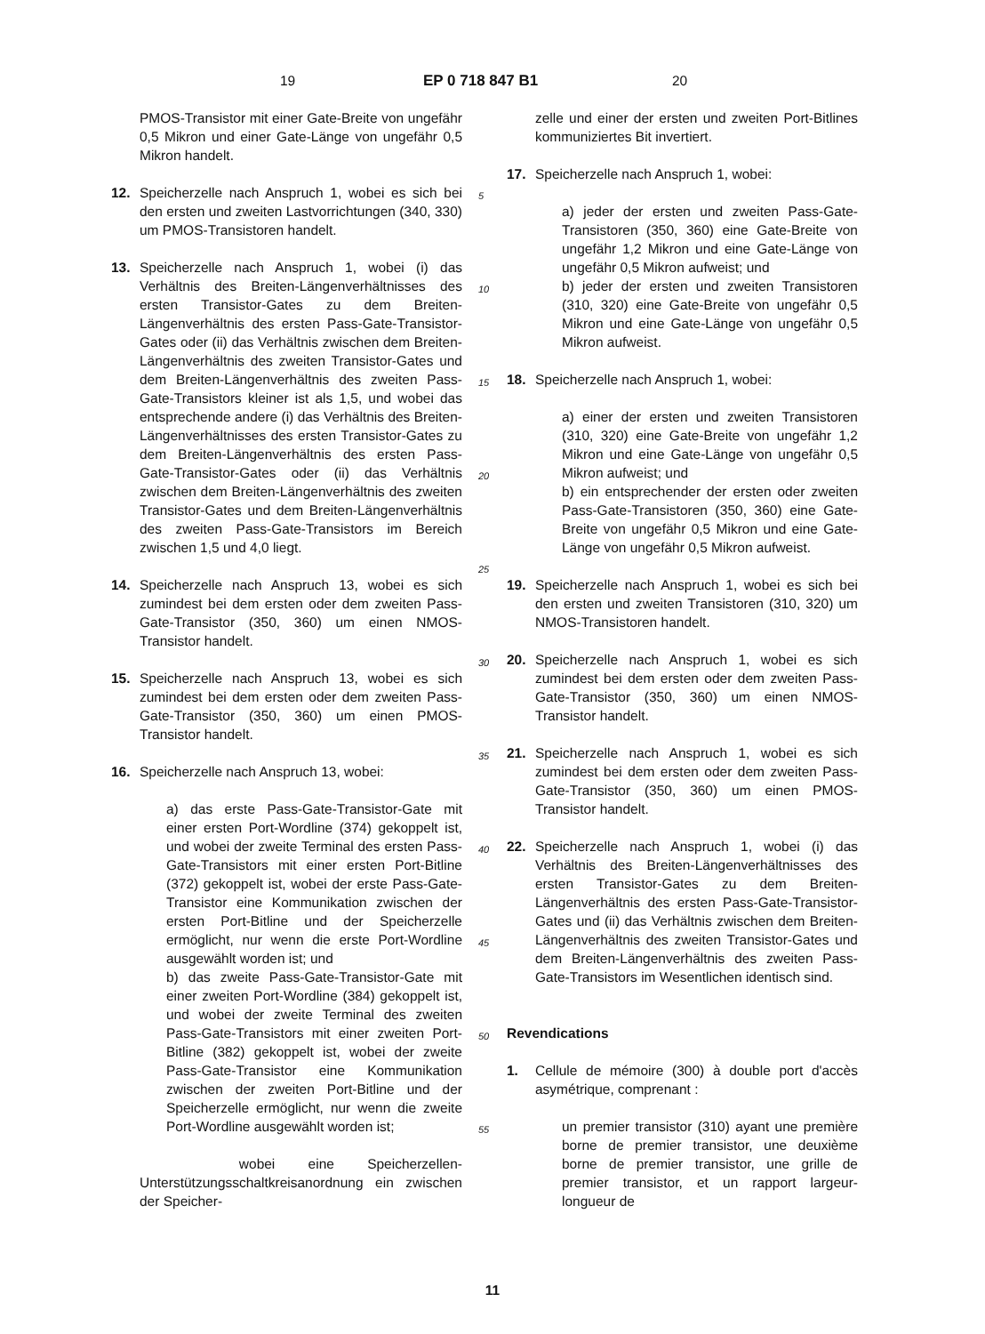19 EP 0 718 847 B1 20
PMOS-Transistor mit einer Gate-Breite von ungefähr 0,5 Mikron und einer Gate-Länge von ungefähr 0,5 Mikron handelt.
12. Speicherzelle nach Anspruch 1, wobei es sich bei den ersten und zweiten Lastvorrichtungen (340, 330) um PMOS-Transistoren handelt.
13. Speicherzelle nach Anspruch 1, wobei (i) das Verhältnis des Breiten-Längenverhältnisses des ersten Transistor-Gates zu dem Breiten-Längenverhältnis des ersten Pass-Gate-Transistor-Gates oder (ii) das Verhältnis zwischen dem Breiten-Längenverhältnis des zweiten Transistor-Gates und dem Breiten-Längenverhältnis des zweiten Pass-Gate-Transistors kleiner ist als 1,5, und wobei das entsprechende andere (i) das Verhältnis des Breiten-Längenverhältnisses des ersten Transistor-Gates zu dem Breiten-Längenverhältnis des ersten Pass-Gate-Transistor-Gates oder (ii) das Verhältnis zwischen dem Breiten-Längenverhältnis des zweiten Transistor-Gates und dem Breiten-Längenverhältnis des zweiten Pass-Gate-Transistors im Bereich zwischen 1,5 und 4,0 liegt.
14. Speicherzelle nach Anspruch 13, wobei es sich zumindest bei dem ersten oder dem zweiten Pass-Gate-Transistor (350, 360) um einen NMOS-Transistor handelt.
15. Speicherzelle nach Anspruch 13, wobei es sich zumindest bei dem ersten oder dem zweiten Pass-Gate-Transistor (350, 360) um einen PMOS-Transistor handelt.
16. Speicherzelle nach Anspruch 13, wobei:
a) das erste Pass-Gate-Transistor-Gate mit einer ersten Port-Wordline (374) gekoppelt ist, und wobei der zweite Terminal des ersten Pass-Gate-Transistors mit einer ersten Port-Bitline (372) gekoppelt ist, wobei der erste Pass-Gate-Transistor eine Kommunikation zwischen der ersten Port-Bitline und der Speicherzelle ermöglicht, nur wenn die erste Port-Wordline ausgewählt worden ist; und
b) das zweite Pass-Gate-Transistor-Gate mit einer zweiten Port-Wordline (384) gekoppelt ist, und wobei der zweite Terminal des zweiten Pass-Gate-Transistors mit einer zweiten Port-Bitline (382) gekoppelt ist, wobei der zweite Pass-Gate-Transistor eine Kommunikation zwischen der zweiten Port-Bitline und der Speicherzelle ermöglicht, nur wenn die zweite Port-Wordline ausgewählt worden ist;
wobei eine Speicherzellen-Unterstützungsschaltkreisanordnung ein zwischen der Speicher-
zelle und einer der ersten und zweiten Port-Bitlines kommuniziertes Bit invertiert.
17. Speicherzelle nach Anspruch 1, wobei:
a) jeder der ersten und zweiten Pass-Gate-Transistoren (350, 360) eine Gate-Breite von ungefähr 1,2 Mikron und eine Gate-Länge von ungefähr 0,5 Mikron aufweist; und
b) jeder der ersten und zweiten Transistoren (310, 320) eine Gate-Breite von ungefähr 0,5 Mikron und eine Gate-Länge von ungefähr 0,5 Mikron aufweist.
18. Speicherzelle nach Anspruch 1, wobei:
a) einer der ersten und zweiten Transistoren (310, 320) eine Gate-Breite von ungefähr 1,2 Mikron und eine Gate-Länge von ungefähr 0,5 Mikron aufweist; und
b) ein entsprechender der ersten oder zweiten Pass-Gate-Transistoren (350, 360) eine Gate-Breite von ungefähr 0,5 Mikron und eine Gate-Länge von ungefähr 0,5 Mikron aufweist.
19. Speicherzelle nach Anspruch 1, wobei es sich bei den ersten und zweiten Transistoren (310, 320) um NMOS-Transistoren handelt.
20. Speicherzelle nach Anspruch 1, wobei es sich zumindest bei dem ersten oder dem zweiten Pass-Gate-Transistor (350, 360) um einen NMOS-Transistor handelt.
21. Speicherzelle nach Anspruch 1, wobei es sich zumindest bei dem ersten oder dem zweiten Pass-Gate-Transistor (350, 360) um einen PMOS-Transistor handelt.
22. Speicherzelle nach Anspruch 1, wobei (i) das Verhältnis des Breiten-Längenverhältnisses des ersten Transistor-Gates zu dem Breiten-Längenverhältnis des ersten Pass-Gate-Transistor-Gates und (ii) das Verhältnis zwischen dem Breiten-Längenverhältnis des zweiten Transistor-Gates und dem Breiten-Längenverhältnis des zweiten Pass-Gate-Transistors im Wesentlichen identisch sind.
Revendications
1. Cellule de mémoire (300) à double port d'accès asymétrique, comprenant :
un premier transistor (310) ayant une première borne de premier transistor, une deuxième borne de premier transistor, une grille de premier transistor, et un rapport largeur-longueur de
5
10
15
20
25
30
35
40
45
50
55
11